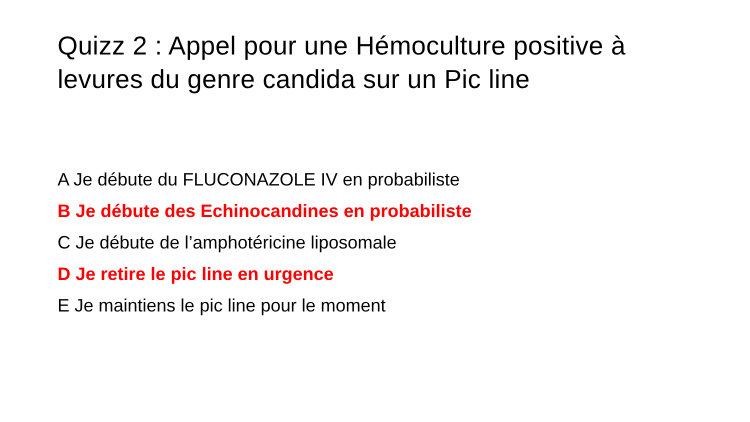Quizz 2 : Appel pour une Hémoculture positive à levures du genre candida sur un Pic line
A Je débute du FLUCONAZOLE IV en probabiliste
B Je débute des Echinocandines en probabiliste
C Je débute de l’amphotéricine liposomale
D Je retire le pic line en urgence
E Je maintiens le pic line pour le moment